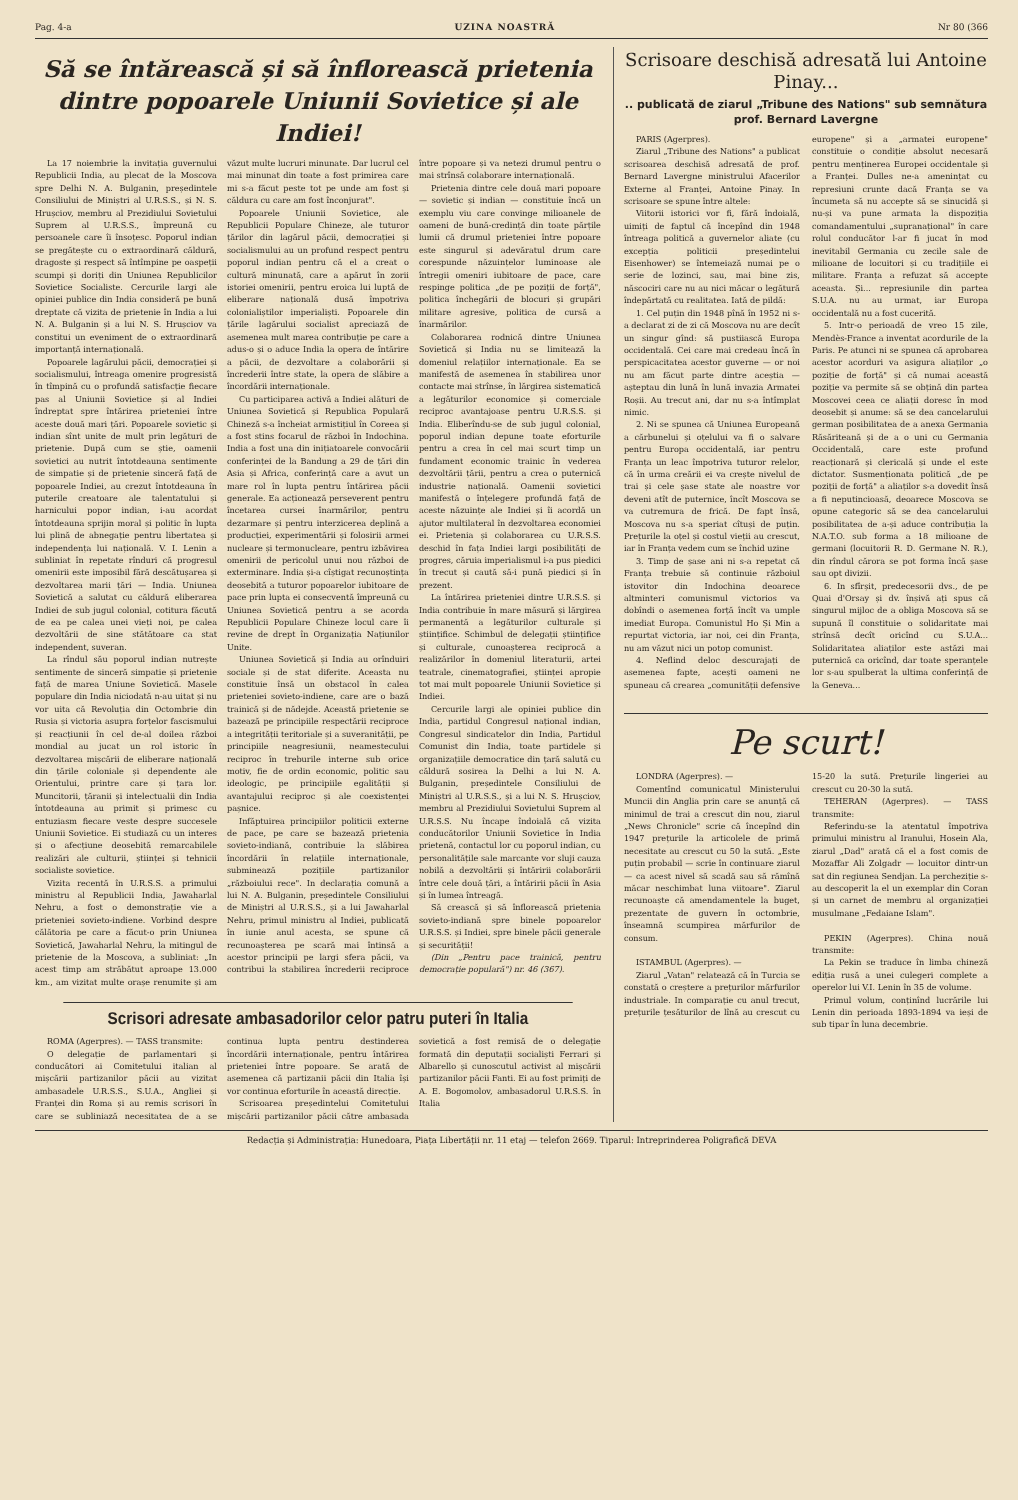Pag. 4-a UZINA NOASTRĂ Nr 80 (366
Să se întărească și să înflorească prietenia dintre popoarele Uniunii Sovietice și ale Indiei!
La 17 noiembrie la invitația guvernului Republicii India, au plecat de la Moscova spre Delhi N. A. Bulganin, președintele Consiliului de Miniștri al U.R.S.S., și N. S. Hrușciov, membru al Prezidiului Sovietului Suprem al U.R.S.S., împreună cu persoanele care îi însoțesc. Poporul indian se pregătește cu o extraordinară căldură, dragoste și respect să întîmpine pe oaspeții scumpi și doriți din Uniunea Republicilor Sovietice Socialiste. Cercurile largi ale opiniei publice din India consideră pe bună dreptate că vizita de prietenie în India a lui N. A. Bulganin și a lui N. S. Hrușciov va constitui un eveniment de o extraordinară importanță internațională.
Popoarele lagărului păcii, democrației și socialismului, întreaga omenire progresistă în tîmpină cu o profundă satisfacție fiecare pas al Uniunii Sovietice și al Indiei îndreptat spre întărirea prieteniei între aceste două mari țări. Popoarele sovietic și indian sînt unite de mult prin legături de prietenie. După cum se știe, oamenii sovietici au nutrit întotdeauna sentimente de simpatie și de prietenie sinceră față de popoarele Indiei, au crezut întotdeauna în puterile creatoare ale talentatului și harnicului popor indian, i-au acordat întotdeauna sprijin moral și politic în lupta lui plină de abnegație pentru libertatea și independența lui națională. V. I. Lenin a subliniat în repetate rînduri că progresul omenirii este imposibil fără descătușarea și dezvoltarea marii țări — India. Uniunea Sovietică a salutat cu căldură eliberarea Indiei de sub jugul colonial, cotitura făcută de ea pe calea unei vieți noi, pe calea dezvoltării de sine stătătoare ca stat independent, suveran.
La rîndul său poporul indian nutrește sentimente de sinceră simpatie și prietenie față de marea Uniune Sovietică. Masele populare din India niciodată n-au uitat și nu vor uita că Revoluția din Octombrie din Rusia și victoria asupra forțelor fascismului și reacțiunii în cel de-al doilea război mondial au jucat un rol istoric în dezvoltarea mișcării de eliberare națională din țările coloniale și dependente ale Orientului, printre care și țara lor. Muncitorii, țăranii și intelectualii din India întotdeauna au primit și primesc cu entuziasm fiecare veste despre succesele Uniunii Sovietice. Ei studiază cu un interes și o afecțiune deosebită remarcabilele realizări ale culturii, științei și tehnicii socialiste sovietice.
Vizita recentă în U.R.S.S. a primului ministru al Republicii India, Jawaharlal Nehru, a fost o demonstrație vie a prieteniei sovieto-indiene. Vorbind despre călătoria pe care a făcut-o prin Uniunea Sovietică, Jawaharlal Nehru, la mitingul de prietenie de la Moscova, a subliniat: „In acest timp am străbătut aproape 13.000 km., am vizitat multe orașe renumite și am văzut multe lucruri minunate. Dar lucrul cel mai minunat din toate a fost primirea care mi s-a făcut peste tot pe unde am fost și căldura cu care am fost înconjurat".
Popoarele Uniunii Sovietice, ale Republicii Populare Chineze, ale tuturor țărilor din lagărul păcii, democrației și socialismului au un profund respect pentru poporul indian pentru că el a creat o cultură minunată, care a apărut în zorii istoriei omenirii, pentru eroica lui luptă de eliberare națională dusă împotriva colonialiștilor imperialiști. Popoarele din țările lagărului socialist apreciază de asemenea mult marea contribuție pe care a adus-o și o aduce India la opera de întărire a păcii, de dezvoltare a colaborării și încrederii între state, la opera de slăbire a încordării internaționale.
Cu participarea activă a Indiei alături de Uniunea Sovietică și Republica Populară Chineză s-a încheiat armistițiul în Coreea și a fost stins focarul de război în Indochina. India a fost una din inițiatoarele convocării conferinței de la Bandung a 29 de țări din Asia și Africa, conferință care a avut un mare rol în lupta pentru întărirea păcii generale. Ea acționează perseverent pentru încetarea cursei înarmărilor, pentru dezarmare și pentru interzicerea deplină a producției, experimentării și folosirii armei nucleare și termonucleare, pentru izbăvirea omenirii de pericolul unui nou război de exterminare. India și-a cîștigat recunoștința deosebită a tuturor popoarelor iubitoare de pace prin lupta ei consecventă împreună cu Uniunea Sovietică pentru a se acorda Republicii Populare Chineze locul care îi revine de drept în Organizația Națiunilor Unite.
Uniunea Sovietică și India au orînduiri sociale și de stat diferite. Aceasta nu constituie însă un obstacol în calea prieteniei sovieto-indiene, care are o bază trainică și de nădejde. Această prietenie se bazează pe principiile respectării reciproce a integrității teritoriale și a suveranității, pe principiile neagresiunii, neamestecului reciproc în treburile interne sub orice motiv, fie de ordin economic, politic sau ideologic, pe principiile egalității și avantajului reciproc și ale coexistenței pașnice.
Infăptuirea principiilor politicii externe de pace, pe care se bazează prietenia sovieto-indiană, contribuie la slăbirea încordării în relațiile internaționale, subminează pozițiile partizanilor „războiului rece". In declarația comună a lui N. A. Bulganin, președintele Consiliului de Miniștri al U.R.S.S., și a lui Jawaharlal Nehru, primul ministru al Indiei, publicată în iunie anul acesta, se spune că recunoașterea pe scară mai întinsă a acestor principii pe largi sfera păcii, va contribui la stabilirea încrederii reciproce între popoare și va netezi drumul pentru o mai strînsă colaborare internațională.
Prietenia dintre cele două mari popoare — sovietic și indian — constituie încă un exemplu viu care convinge milioanele de oameni de bună-credință din toate părțile lumii că drumul prieteniei între popoare este singurul și adevăratul drum care corespunde năzuințelor luminoase ale întregii omeniri iubitoare de pace, care respinge politica „de pe poziții de forță", politica închegării de blocuri și grupări militare agresive, politica de cursă a înarmărilor.
Colaborarea rodnică dintre Uniunea Sovietică și India nu se limitează la domeniul relațiilor internaționale. Ea se manifestă de asemenea în stabilirea unor contacte mai strînse, în lărgirea sistematică a legăturilor economice și comerciale reciproc avantajoase pentru U.R.S.S. și India. Eliberîndu-se de sub jugul colonial, poporul indian depune toate eforturile pentru a crea în cel mai scurt timp un fundament economic trainic în vederea dezvoltării țării, pentru a crea o puternică industrie națională. Oamenii sovietici manifestă o înțelegere profundă față de aceste năzuințe ale Indiei și îi acordă un ajutor multilateral în dezvoltarea economiei ei. Prietenia și colaborarea cu U.R.S.S. deschid în fața Indiei largi posibilități de progres, căruia imperialismul i-a pus piedici în trecut și caută să-i pună piedici și în prezent.
La întărirea prieteniei dintre U.R.S.S. și India contribuie în mare măsură și lărgirea permanentă a legăturilor culturale și științifice. Schimbul de delegații științifice și culturale, cunoașterea reciprocă a realizărilor în domeniul literaturii, artei teatrale, cinematografiei, științei apropie tot mai mult popoarele Uniunii Sovietice și Indiei.
Cercurile largi ale opiniei publice din India, partidul Congresul național indian, Congresul sindicatelor din India, Partidul Comunist din India, toate partidele și organizațiile democratice din țară salută cu căldură sosirea la Delhi a lui N. A. Bulganin, președintele Consiliului de Miniștri al U.R.S.S., și a lui N. S. Hrușciov, membru al Prezidiului Sovietului Suprem al U.R.S.S. Nu încape îndoială că vizita conducătorilor Uniunii Sovietice în India prietenă, contactul lor cu poporul indian, cu personalitățile sale marcante vor sluji cauza nobilă a dezvoltării și întăririi colaborării între cele două țări, a întăririi păcii în Asia și în lumea întreagă.
Să crească și să înflorească prietenia sovieto-indiană spre binele popoarelor U.R.S.S. și Indiei, spre binele păcii generale și securității!
(Din „Pentru pace trainică, pentru democrație populară") nr. 46 (367).
Scrisori adresate ambasadorilor celor patru puteri în Italia
ROMA (Agerpres). — TASS transmite:
O delegație de parlamentari și conducători ai Comitetului italian al mișcării partizanilor păcii au vizitat ambasadele U.R.S.S., S.U.A., Angliei și Franței din Roma și au remis scrisori în care se subliniază necesitatea de a se continua lupta pentru destinderea încordării internaționale, pentru întărirea prieteniei între popoare. Se arată de asemenea că partizanii păcii din Italia își vor continua eforturile în această direcție.
Scrisoarea președintelui Comitetului mișcării partizanilor păcii către ambasada sovietică a fost remisă de o delegație formată din deputații socialiști Ferrari și Albarello și cunoscutul activist al mișcării partizanilor păcii Fanti. Ei au fost primiți de A. E. Bogomolov, ambasadorul U.R.S.S. în Italia
Scrisoare deschisă adresată lui Antoine Pinay...
.. publicată de ziarul „Tribune des Nations" sub semnătura prof. Bernard Lavergne
PARIS (Agerpres).
Ziarul „Tribune des Nations" a publicat scrisoarea deschisă adresată de prof. Bernard Lavergne ministrului Afacerilor Externe al Franței, Antoine Pinay. In scrisoare se spune între altele:
Viitorii istorici vor fi, fără îndoială, uimiți de faptul că începînd din 1948 întreaga politică a guvernelor aliate (cu excepția politicii președintelui Eisenhower) se întemeiază numai pe o serie de lozinci, sau, mai bine zis, născociri care nu au nici măcar o legătură îndepărtată cu realitatea. Iată de pildă:
1. Cel puțin din 1948 pînă în 1952 ni s-a declarat zi de zi că Moscova nu are decît un singur gînd: să pustiiască Europa occidentală. Cei care mai credeau încă în perspicacitatea acestor guverne — or noi nu am făcut parte dintre aceștia — așteptau din lună în lună invazia Armatei Roșii. Au trecut ani, dar nu s-a întîmplat nimic.
2. Ni se spunea că Uniunea Europeană a cărbunelui și oțelului va fi o salvare pentru Europa occidentală, iar pentru Franța un leac împotriva tuturor relelor, că în urma creării ei va crește nivelul de trai și cele șase state ale noastre vor deveni atît de puternice, încît Moscova se va cutremura de frică. De fapt însă, Moscova nu s-a speriat cîtuși de puțin. Prețurile la oțel și costul vieții au crescut, iar în Franța vedem cum se închid uzine
3. Timp de șase ani ni s-a repetat că Franța trebuie să continuie războiul istovitor din Indochina deoarece altminteri comunismul victorios va dobîndi o asemenea forță încît va umple imediat Europa. Comunistul Ho Și Min a repurtat victoria, iar noi, cei din Franța, nu am văzut nici un potop comunist.
4. Neflind deloc descurajați de asemenea fapte, acești oameni ne spuneau că crearea „comunității defensive europene" și a „armatei europene" constituie o condiție absolut necesară pentru menținerea Europei occidentale și a Franței. Dulles ne-a amenințat cu represiuni crunte dacă Franța se va încumeta să nu accepte să se sinucidă și nu-și va pune armata la dispoziția comandamentului „supranațional" în care rolul conducător l-ar fi jucat în mod inevitabil Germania cu zecile sale de milioane de locuitori și cu tradițiile ei militare. Franța a refuzat să accepte aceasta. Și... represiunile din partea S.U.A. nu au urmat, iar Europa occidentală nu a fost cucerită.
5. Intr-o perioadă de vreo 15 zile, Mendès-France a inventat acordurile de la Paris. Pe atunci ni se spunea că aprobarea acestor acorduri va asigura aliaților „o poziție de forță" și că numai această poziție va permite să se obțină din partea Moscovei ceea ce aliații doresc în mod deosebit și anume: să se dea cancelarului german posibilitatea de a anexa Germania Răsăriteană și de a o uni cu Germania Occidentală, care este profund reacționară și clericală și unde el este dictator. Susmenționata politică „de pe poziții de forță" a aliaților s-a dovedit însă a fi neputincioasă, deoarece Moscova se opune categoric să se dea cancelarului posibilitatea de a-și aduce contribuția la N.A.T.O. sub forma a 18 milioane de germani (locuitorii R. D. Germane N. R.), din rîndul cărora se pot forma încă șase sau opt divizii.
6. In sfîrșit, predecesorii dvs., de pe Quai d'Orsay și dv. înșivă ați spus că singurul mijloc de a obliga Moscova să se supună îl constituie o solidaritate mai strînsă decît oricînd cu S.U.A... Solidaritatea aliaților este astăzi mai puternică ca oricînd, dar toate speranțele lor s-au spulberat la ultima conferință de la Geneva...
Pe scurt!
LONDRA (Agerpres). —
Comentînd comunicatul Ministerului Muncii din Anglia prin care se anunță că minimul de trai a crescut din nou, ziarul „News Chronicle" scrie că începînd din 1947 prețurile la articolele de primă necesitate au crescut cu 50 la sută. „Este puțin probabil — scrie în continuare ziarul — ca acest nivel să scadă sau să rămînă măcar neschimbat luna viitoare". Ziarul recunoaște că amendamentele la buget, prezentate de guvern în octombrie, înseamnă scumpirea mărfurilor de consum.
ISTAMBUL (Agerpres). —
Ziarul „Vatan" relatează că în Turcia se constată o creștere a prețurilor mărfurilor industriale. In comparație cu anul trecut, prețurile țesăturilor de lînă au crescut cu 15-20 la sută. Prețurile lingeriei au crescut cu 20-30 la sută.
TEHERAN (Agerpres). — TASS transmite:
Referindu-se la atentatul împotriva primului ministru al Iranului, Hosein Ala, ziarul „Dad" arată că el a fost comis de Mozaffar Ali Zolgadr — locuitor dintr-un sat din regiunea Sendjan. La percheziție s-au descoperit la el un exemplar din Coran și un carnet de membru al organizației musulmane „Fedaiane Islam".
PEKIN (Agerpres). China nouă transmite:
La Pekin se traduce în limba chineză ediția rusă a unei culegeri complete a operelor lui V.I. Lenin în 35 de volume.
Primul volum, conținînd lucrările lui Lenin din perioada 1893-1894 va ieși de sub tipar în luna decembrie.
Redacția și Administrația: Hunedoara, Piața Libertății nr. 11 etaj — telefon 2669. Tiparul: Intreprinderea Poligrafică DEVA